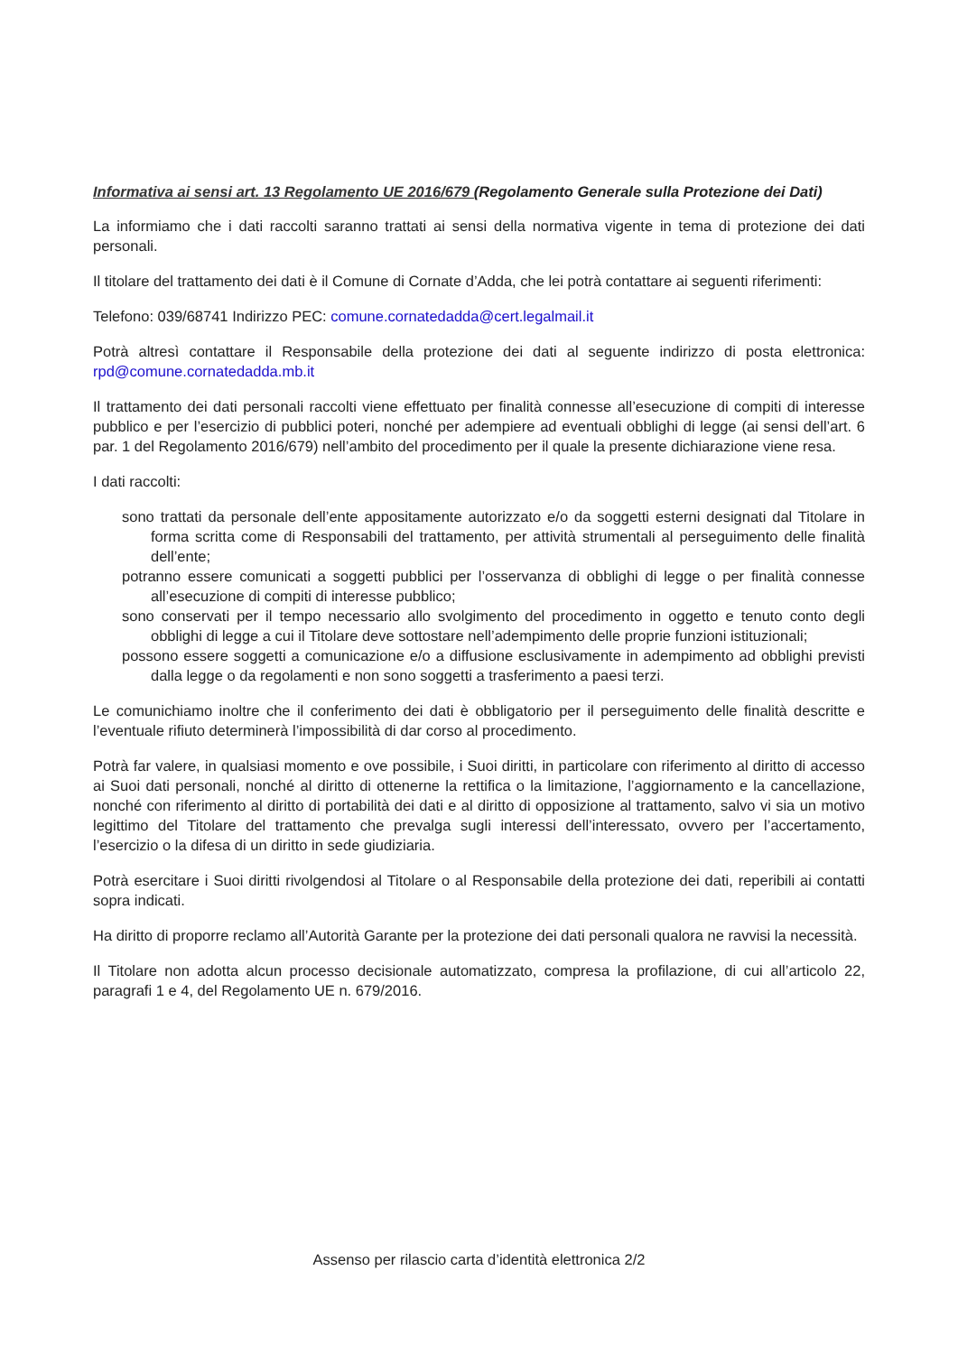Informativa ai sensi art. 13 Regolamento UE 2016/679 (Regolamento Generale sulla Protezione dei Dati)
La informiamo che i dati raccolti saranno trattati ai sensi della normativa vigente in tema di protezione dei dati personali.
Il titolare del trattamento dei dati è il Comune di Cornate d’Adda, che lei potrà contattare ai seguenti riferimenti:
Telefono: 039/68741 Indirizzo PEC: comune.cornatedadda@cert.legalmail.it
Potrà altresì contattare il Responsabile della protezione dei dati al seguente indirizzo di posta elettronica: rpd@comune.cornatedadda.mb.it
Il trattamento dei dati personali raccolti viene effettuato per finalità connesse all’esecuzione di compiti di interesse pubblico e per l’esercizio di pubblici poteri, nonché per adempiere ad eventuali obblighi di legge (ai sensi dell’art. 6 par. 1 del Regolamento 2016/679) nell’ambito del procedimento per il quale la presente dichiarazione viene resa.
I dati raccolti:
sono trattati da personale dell’ente appositamente autorizzato e/o da soggetti esterni designati dal Titolare in forma scritta come di Responsabili del trattamento, per attività strumentali al perseguimento delle finalità dell’ente;
potranno essere comunicati a soggetti pubblici per l’osservanza di obblighi di legge o per finalità connesse all’esecuzione di compiti di interesse pubblico;
sono conservati per il tempo necessario allo svolgimento del procedimento in oggetto e tenuto conto degli obblighi di legge a cui il Titolare deve sottostare nell’adempimento delle proprie funzioni istituzionali;
possono essere soggetti a comunicazione e/o a diffusione esclusivamente in adempimento ad obblighi previsti dalla legge o da regolamenti e non sono soggetti a trasferimento a paesi terzi.
Le comunichiamo inoltre che il conferimento dei dati è obbligatorio per il perseguimento delle finalità descritte e l’eventuale rifiuto determinerà l’impossibilità di dar corso al procedimento.
Potrà far valere, in qualsiasi momento e ove possibile, i Suoi diritti, in particolare con riferimento al diritto di accesso ai Suoi dati personali, nonché al diritto di ottenerne la rettifica o la limitazione, l’aggiornamento e la cancellazione, nonché con riferimento al diritto di portabilità dei dati e al diritto di opposizione al trattamento, salvo vi sia un motivo legittimo del Titolare del trattamento che prevalga sugli interessi dell’interessato, ovvero per l’accertamento, l’esercizio o la difesa di un diritto in sede giudiziaria.
Potrà esercitare i Suoi diritti rivolgendosi al Titolare o al Responsabile della protezione dei dati, reperibili ai contatti sopra indicati.
Ha diritto di proporre reclamo all’Autorità Garante per la protezione dei dati personali qualora ne ravvisi la necessità.
Il Titolare non adotta alcun processo decisionale automatizzato, compresa la profilazione, di cui all’articolo 22, paragrafi 1 e 4, del Regolamento UE n. 679/2016.
Assenso per rilascio carta d’identità elettronica 2/2